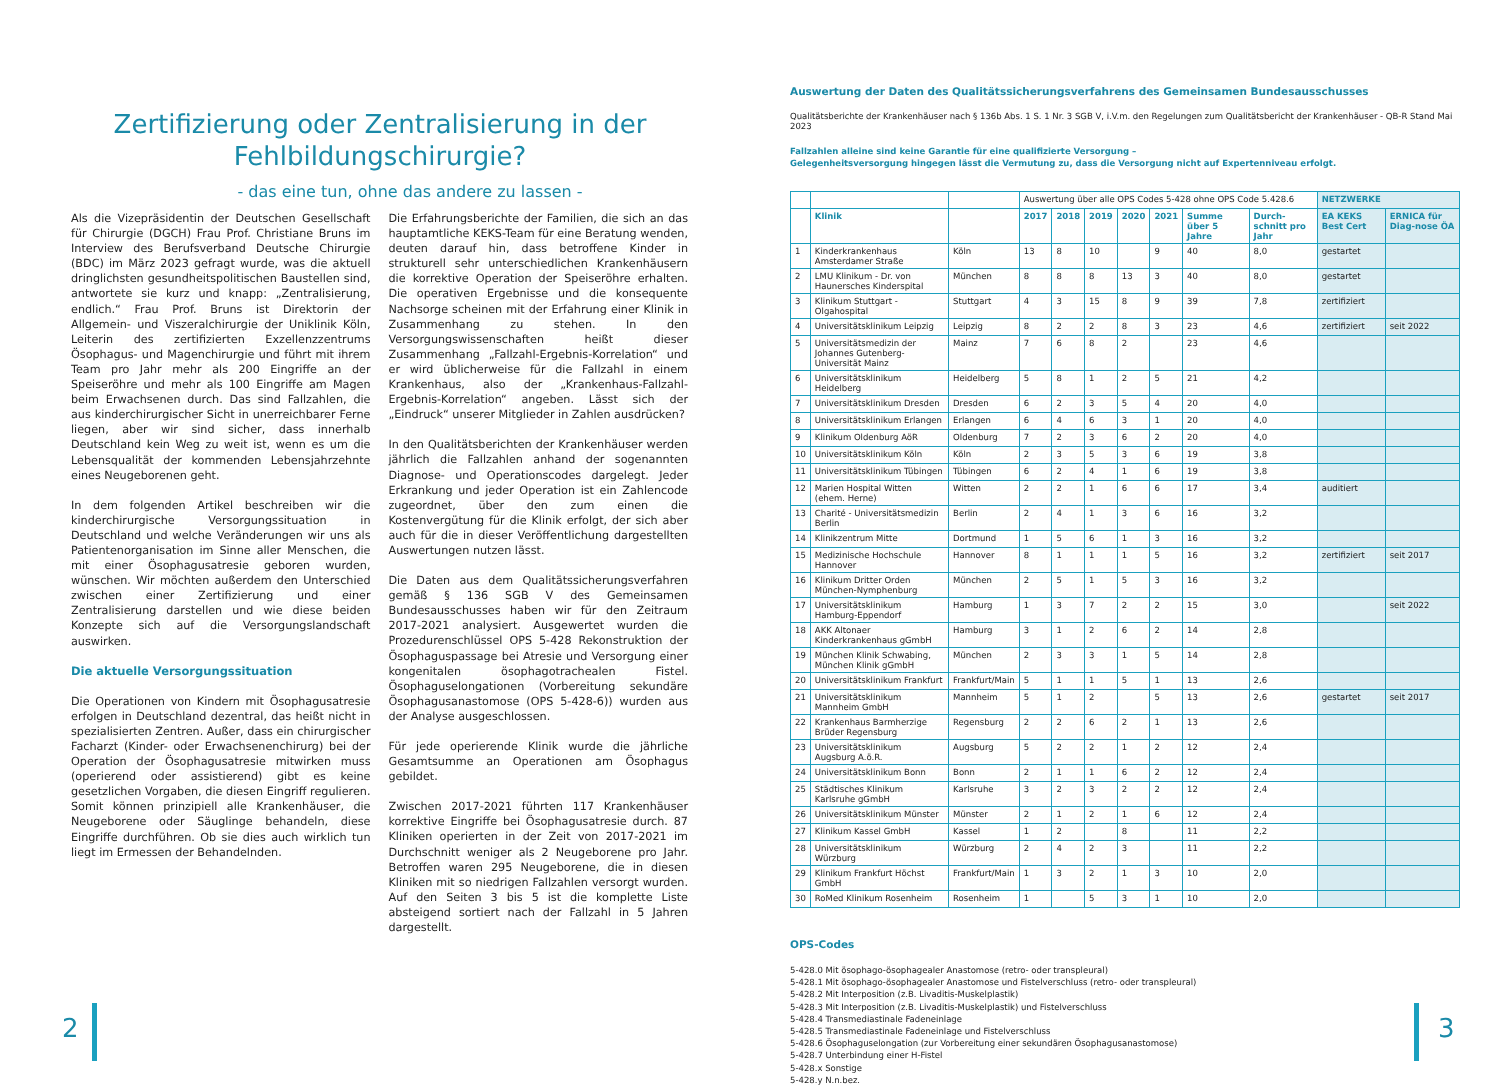Zertifizierung oder Zentralisierung in der Fehlbildungschirurgie?
- das eine tun, ohne das andere zu lassen -
Als die Vizepräsidentin der Deutschen Gesellschaft für Chirurgie (DGCH) Frau Prof. Christiane Bruns im Interview des Berufsverband Deutsche Chirurgie (BDC) im März 2023 gefragt wurde, was die aktuell dringlichsten gesundheitspolitischen Baustellen sind, antwortete sie kurz und knapp: „Zentralisierung, endlich.“ Frau Prof. Bruns ist Direktorin der Allgemein- und Viszeralchirurgie der Uniklinik Köln, Leiterin des zertifizierten Exzellenzzentrums Ösophagus- und Magenchirurgie und führt mit ihrem Team pro Jahr mehr als 200 Eingriffe an der Speiseröhre und mehr als 100 Eingriffe am Magen beim Erwachsenen durch. Das sind Fallzahlen, die aus kinderchirurgischer Sicht in unerreichbarer Ferne liegen, aber wir sind sicher, dass innerhalb Deutschland kein Weg zu weit ist, wenn es um die Lebensqualität der kommenden Lebensjahrzehnte eines Neugeborenen geht.
In dem folgenden Artikel beschreiben wir die kinderchirurgische Versorgungssituation in Deutschland und welche Veränderungen wir uns als Patientenorganisation im Sinne aller Menschen, die mit einer Ösophagusatresie geboren wurden, wünschen. Wir möchten außerdem den Unterschied zwischen einer Zertifizierung und einer Zentralisierung darstellen und wie diese beiden Konzepte sich auf die Versorgungslandschaft auswirken.
Die aktuelle Versorgungssituation
Die Operationen von Kindern mit Ösophagusatresie erfolgen in Deutschland dezentral, das heißt nicht in spezialisierten Zentren. Außer, dass ein chirurgischer Facharzt (Kinder- oder Erwachsenenchirurg) bei der Operation der Ösophagusatresie mitwirken muss (operierend oder assistierend) gibt es keine gesetzlichen Vorgaben, die diesen Eingriff regulieren. Somit können prinzipiell alle Krankenhäuser, die Neugeborene oder Säuglinge behandeln, diese Eingriffe durchführen. Ob sie dies auch wirklich tun liegt im Ermessen der Behandelnden.
Die Erfahrungsberichte der Familien, die sich an das hauptamtliche KEKS-Team für eine Beratung wenden, deuten darauf hin, dass betroffene Kinder in strukturell sehr unterschiedlichen Krankenhäusern die korrektive Operation der Speiseröhre erhalten. Die operativen Ergebnisse und die konsequente Nachsorge scheinen mit der Erfahrung einer Klinik in Zusammenhang zu stehen. In den Versorgungswissenschaften heißt dieser Zusammenhang „Fallzahl-Ergebnis-Korrelation“ und er wird üblicherweise für die Fallzahl in einem Krankenhaus, also der „Krankenhaus-Fallzahl-Ergebnis-Korrelation“ angeben. Lässt sich der „Eindruck“ unserer Mitglieder in Zahlen ausdrücken?
In den Qualitätsberichten der Krankenhäuser werden jährlich die Fallzahlen anhand der sogenannten Diagnose- und Operationscodes dargelegt. Jeder Erkrankung und jeder Operation ist ein Zahlencode zugeordnet, über den zum einen die Kostenvergütung für die Klinik erfolgt, der sich aber auch für die in dieser Veröffentlichung dargestellten Auswertungen nutzen lässt.
Die Daten aus dem Qualitätssicherungsverfahren gemäß § 136 SGB V des Gemeinsamen Bundesausschusses haben wir für den Zeitraum 2017-2021 analysiert. Ausgewertet wurden die Prozedurenschlüssel OPS 5-428 Rekonstruktion der Ösophaguspassage bei Atresie und Versorgung einer kongenitalen ösophagotrachealen Fistel. Ösophaguselongationen (Vorbereitung sekundäre Ösophagusanastomose (OPS 5-428-6)) wurden aus der Analyse ausgeschlossen.
Für jede operierende Klinik wurde die jährliche Gesamtsumme an Operationen am Ösophagus gebildet.
Zwischen 2017-2021 führten 117 Krankenhäuser korrektive Eingriffe bei Ösophagusatresie durch. 87 Kliniken operierten in der Zeit von 2017-2021 im Durchschnitt weniger als 2 Neugeborene pro Jahr. Betroffen waren 295 Neugeborene, die in diesen Kliniken mit so niedrigen Fallzahlen versorgt wurden. Auf den Seiten 3 bis 5 ist die komplette Liste absteigend sortiert nach der Fallzahl in 5 Jahren dargestellt.
2
Auswertung der Daten des Qualitätssicherungsverfahrens des Gemeinsamen Bundesausschusses
Qualitätsberichte der Krankenhäuser nach § 136b Abs. 1 S. 1 Nr. 3 SGB V, i.V.m. den Regelungen zum Qualitätsbericht der Krankenhäuser - QB-R Stand Mai 2023
Fallzahlen alleine sind keine Garantie für eine qualifizierte Versorgung –
Gelegenheitsversorgung hingegen lässt die Vermutung zu, dass die Versorgung nicht auf Expertenniveau erfolgt.
| | | | Auswertung über alle OPS Codes 5-428 ohne OPS Code 5.428.6 | | | | | | | NETZWERKE | |
| | Klinik | | 2017 | 2018 | 2019 | 2020 | 2021 | Summe über 5 Jahre | Durch-schnitt pro Jahr | EA KEKS Best Cert | ERNICA für Diag-nose ÖA |
| 1 | Kinderkrankenhaus Amsterdamer Straße | Köln | 13 | 8 | 10 | | 9 | 40 | 8,0 | gestartet | |
| 2 | LMU Klinikum - Dr. von Haunersches Kinderspital | München | 8 | 8 | 8 | 13 | 3 | 40 | 8,0 | gestartet | |
| 3 | Klinikum Stuttgart - Olgahospital | Stuttgart | 4 | 3 | 15 | 8 | 9 | 39 | 7,8 | zertifiziert | |
| 4 | Universitätsklinikum Leipzig | Leipzig | 8 | 2 | 2 | 8 | 3 | 23 | 4,6 | zertifiziert | seit 2022 |
| 5 | Universitätsmedizin der Johannes Gutenberg-Universität Mainz | Mainz | 7 | 6 | 8 | 2 | | 23 | 4,6 | | |
| 6 | Universitätsklinikum Heidelberg | Heidelberg | 5 | 8 | 1 | 2 | 5 | 21 | 4,2 | | |
| 7 | Universitätsklinikum Dresden | Dresden | 6 | 2 | 3 | 5 | 4 | 20 | 4,0 | | |
| 8 | Universitätsklinikum Erlangen | Erlangen | 6 | 4 | 6 | 3 | 1 | 20 | 4,0 | | |
| 9 | Klinikum Oldenburg AöR | Oldenburg | 7 | 2 | 3 | 6 | 2 | 20 | 4,0 | | |
| 10 | Universitätsklinikum Köln | Köln | 2 | 3 | 5 | 3 | 6 | 19 | 3,8 | | |
| 11 | Universitätsklinikum Tübingen | Tübingen | 6 | 2 | 4 | 1 | 6 | 19 | 3,8 | | |
| 12 | Marien Hospital Witten (ehem. Herne) | Witten | 2 | 2 | 1 | 6 | 6 | 17 | 3,4 | auditiert | |
| 13 | Charité - Universitätsmedizin Berlin | Berlin | 2 | 4 | 1 | 3 | 6 | 16 | 3,2 | | |
| 14 | Klinikzentrum Mitte | Dortmund | 1 | 5 | 6 | 1 | 3 | 16 | 3,2 | | |
| 15 | Medizinische Hochschule Hannover | Hannover | 8 | 1 | 1 | 1 | 5 | 16 | 3,2 | zertifiziert | seit 2017 |
| 16 | Klinikum Dritter Orden München-Nymphenburg | München | 2 | 5 | 1 | 5 | 3 | 16 | 3,2 | | |
| 17 | Universitätsklinikum Hamburg-Eppendorf | Hamburg | 1 | 3 | 7 | 2 | 2 | 15 | 3,0 | | seit 2022 |
| 18 | AKK Altonaer Kinderkrankenhaus gGmbH | Hamburg | 3 | 1 | 2 | 6 | 2 | 14 | 2,8 | | |
| 19 | München Klinik Schwabing, München Klinik gGmbH | München | 2 | 3 | 3 | 1 | 5 | 14 | 2,8 | | |
| 20 | Universitätsklinikum Frankfurt | Frankfurt/Main | 5 | 1 | 1 | 5 | 1 | 13 | 2,6 | | |
| 21 | Universitätsklinikum Mannheim GmbH | Mannheim | 5 | 1 | 2 | | 5 | 13 | 2,6 | gestartet | seit 2017 |
| 22 | Krankenhaus Barmherzige Brüder Regensburg | Regensburg | 2 | 2 | 6 | 2 | 1 | 13 | 2,6 | | |
| 23 | Universitätsklinikum Augsburg A.ö.R. | Augsburg | 5 | 2 | 2 | 1 | 2 | 12 | 2,4 | | |
| 24 | Universitätsklinikum Bonn | Bonn | 2 | 1 | 1 | 6 | 2 | 12 | 2,4 | | |
| 25 | Städtisches Klinikum Karlsruhe gGmbH | Karlsruhe | 3 | 2 | 3 | 2 | 2 | 12 | 2,4 | | |
| 26 | Universitätsklinikum Münster | Münster | 2 | 1 | 2 | 1 | 6 | 12 | 2,4 | | |
| 27 | Klinikum Kassel GmbH | Kassel | 1 | 2 | | 8 | | 11 | 2,2 | | |
| 28 | Universitätsklinikum Würzburg | Würzburg | 2 | 4 | 2 | 3 | | 11 | 2,2 | | |
| 29 | Klinikum Frankfurt Höchst GmbH | Frankfurt/Main | 1 | 3 | 2 | 1 | 3 | 10 | 2,0 | | |
| 30 | RoMed Klinikum Rosenheim | Rosenheim | 1 | | 5 | 3 | 1 | 10 | 2,0 | | |
OPS-Codes
5-428.0 Mit ösophago-ösophagealer Anastomose (retro- oder transpleural)
5-428.1 Mit ösophago-ösophagealer Anastomose und Fistelverschluss (retro- oder transpleural)
5-428.2 Mit Interposition (z.B. Livaditis-Muskelplastik)
5-428.3 Mit Interposition (z.B. Livaditis-Muskelplastik) und Fistelverschluss
5-428.4 Transmediastinale Fadeneinlage
5-428.5 Transmediastinale Fadeneinlage und Fistelverschluss
5-428.6 Ösophaguselongation (zur Vorbereitung einer sekundären Ösophagusanastomose)
5-428.7 Unterbindung einer H-Fistel
5-428.x Sonstige
5-428.y N.n.bez.
3